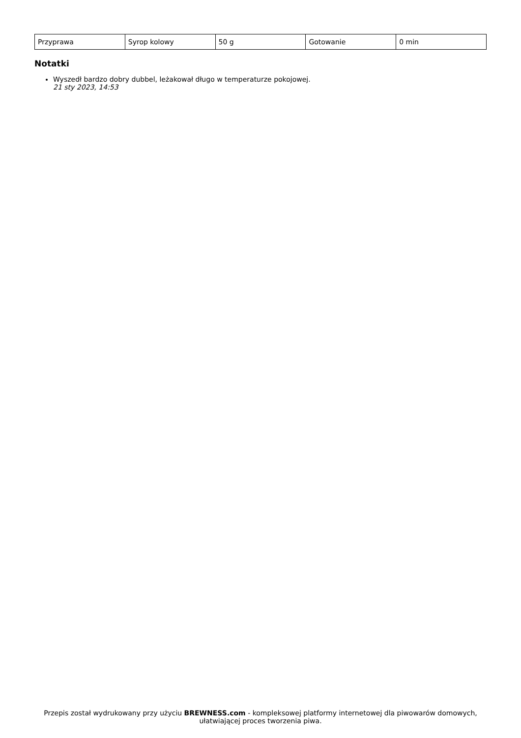| Przyprawa | Syrop kolowy | 50 g | Gotowanie | 0 min |
Notatki
Wyszedł bardzo dobry dubbel, leżakował długo w temperaturze pokojowej.
21 sty 2023, 14:53
Przepis został wydrukowany przy użyciu BREWNESS.com - kompleksowej platformy internetowej dla piwowarów domowych, ułatwiającej proces tworzenia piwa.